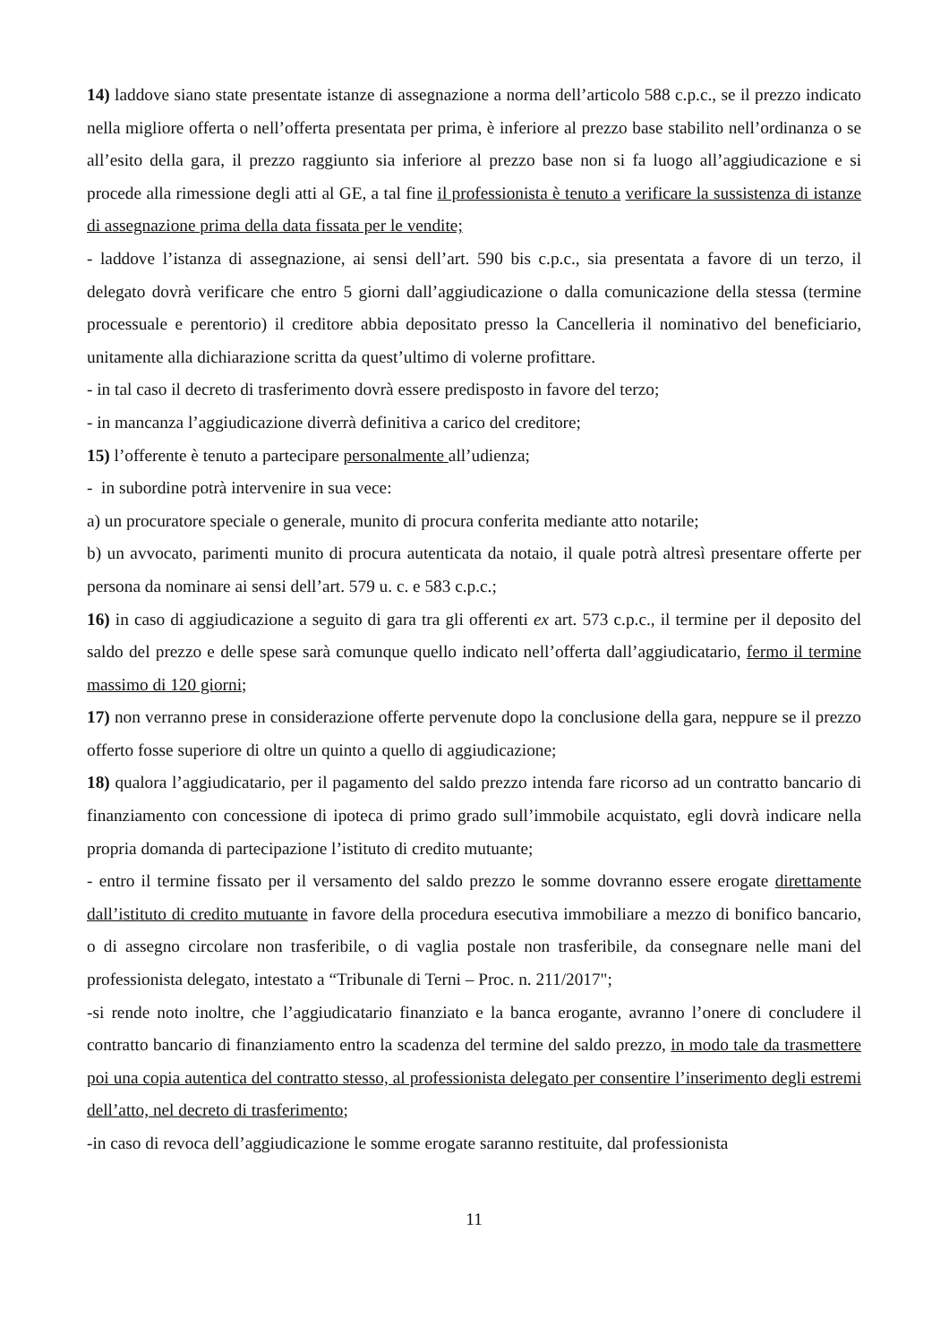14) laddove siano state presentate istanze di assegnazione a norma dell’articolo 588 c.p.c., se il prezzo indicato nella migliore offerta o nell’offerta presentata per prima, è inferiore al prezzo base stabilito nell’ordinanza o se all’esito della gara, il prezzo raggiunto sia inferiore al prezzo base non si fa luogo all’aggiudicazione e si procede alla rimessione degli atti al GE, a tal fine il professionista è tenuto a verificare la sussistenza di istanze di assegnazione prima della data fissata per le vendite;
- laddove l’istanza di assegnazione, ai sensi dell’art. 590 bis c.p.c., sia presentata a favore di un terzo, il delegato dovrà verificare che entro 5 giorni dall’aggiudicazione o dalla comunicazione della stessa (termine processuale e perentorio) il creditore abbia depositato presso la Cancelleria il nominativo del beneficiario, unitamente alla dichiarazione scritta da quest’ultimo di volerne profittare.
- in tal caso il decreto di trasferimento dovrà essere predisposto in favore del terzo;
- in mancanza l’aggiudicazione diverrà definitiva a carico del creditore;
15) l’offerente è tenuto a partecipare personalmente all’udienza;
- in subordine potrà intervenire in sua vece:
a) un procuratore speciale o generale, munito di procura conferita mediante atto notarile;
b) un avvocato, parimenti munito di procura autenticata da notaio, il quale potrà altresì presentare offerte per persona da nominare ai sensi dell’art. 579 u. c. e 583 c.p.c.;
16) in caso di aggiudicazione a seguito di gara tra gli offerenti ex art. 573 c.p.c., il termine per il deposito del saldo del prezzo e delle spese sarà comunque quello indicato nell’offerta dall’aggiudicatario, fermo il termine massimo di 120 giorni;
17) non verranno prese in considerazione offerte pervenute dopo la conclusione della gara, neppure se il prezzo offerto fosse superiore di oltre un quinto a quello di aggiudicazione;
18) qualora l’aggiudicatario, per il pagamento del saldo prezzo intenda fare ricorso ad un contratto bancario di finanziamento con concessione di ipoteca di primo grado sull’immobile acquistato, egli dovrà indicare nella propria domanda di partecipazione l’istituto di credito mutuante;
- entro il termine fissato per il versamento del saldo prezzo le somme dovranno essere erogate direttamente dall’istituto di credito mutuante in favore della procedura esecutiva immobiliare a mezzo di bonifico bancario, o di assegno circolare non trasferibile, o di vaglia postale non trasferibile, da consegnare nelle mani del professionista delegato, intestato a “Tribunale di Terni – Proc. n. 211/2017";
-si rende noto inoltre, che l’aggiudicatario finanziato e la banca erogante, avranno l’onere di concludere il contratto bancario di finanziamento entro la scadenza del termine del saldo prezzo, in modo tale da trasmettere poi una copia autentica del contratto stesso, al professionista delegato per consentire l’inserimento degli estremi dell’atto, nel decreto di trasferimento;
-in caso di revoca dell’aggiudicazione le somme erogate saranno restituite, dal professionista
11